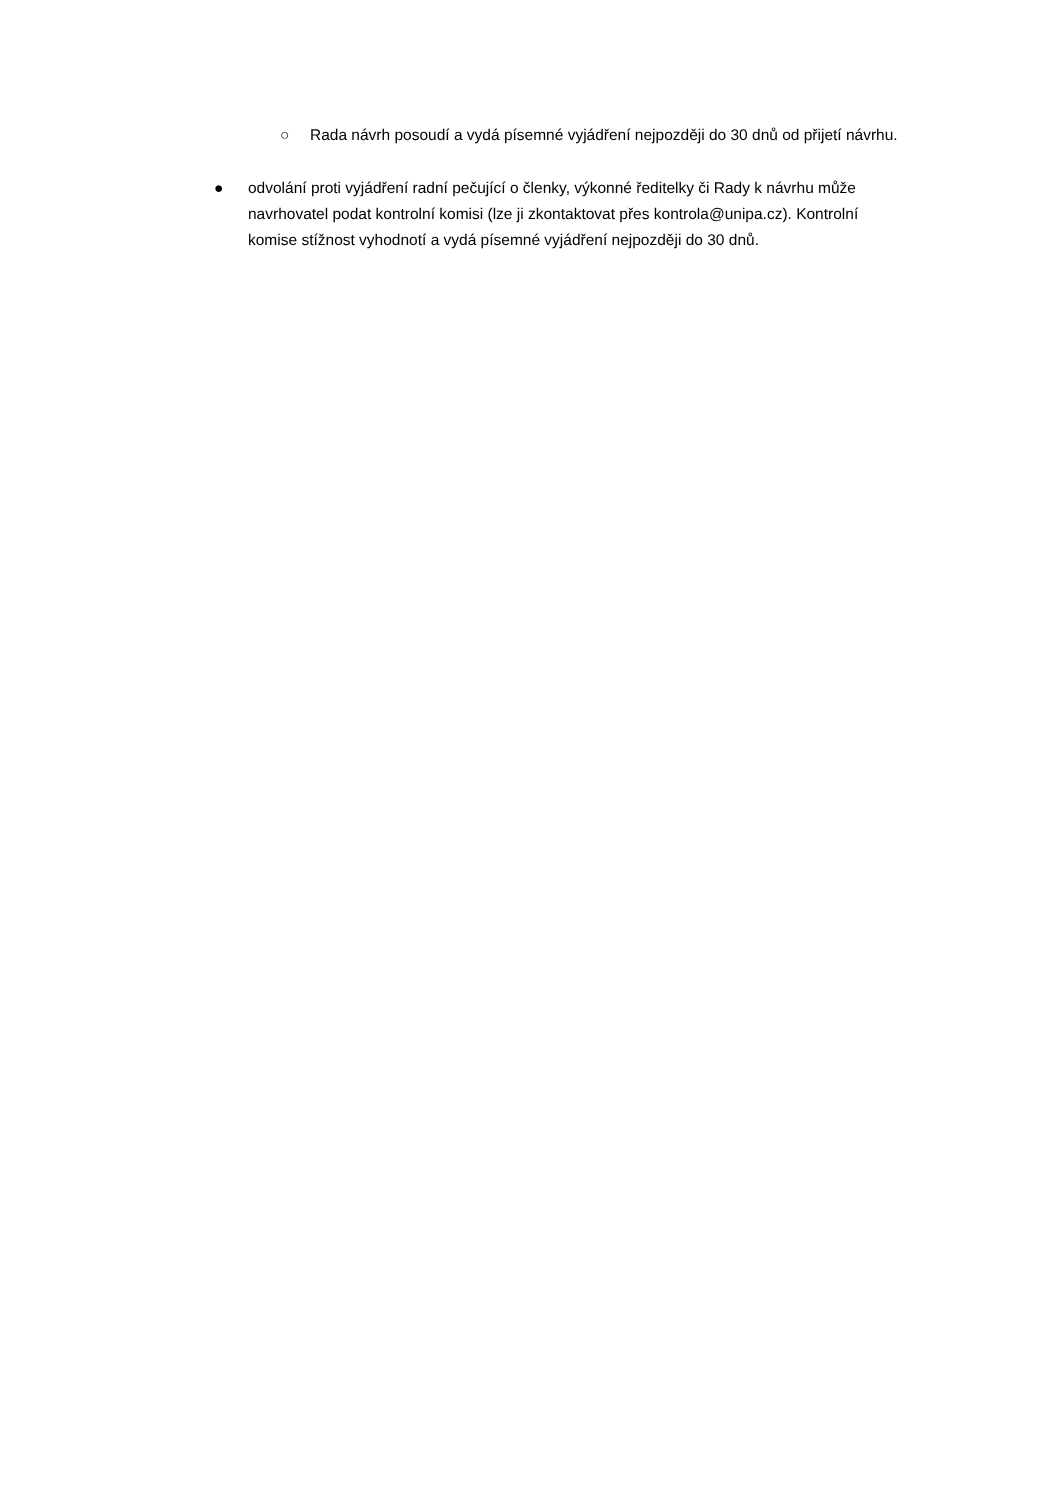○ Rada návrh posoudí a vydá písemné vyjádření nejpozději do 30 dnů od přijetí návrhu.
● odvolání proti vyjádření radní pečující o členky, výkonné ředitelky či Rady k návrhu může navrhovatel podat kontrolní komisi (lze ji zkontaktovat přes kontrola@unipa.cz). Kontrolní komise stížnost vyhodnotí a vydá písemné vyjádření nejpozději do 30 dnů.